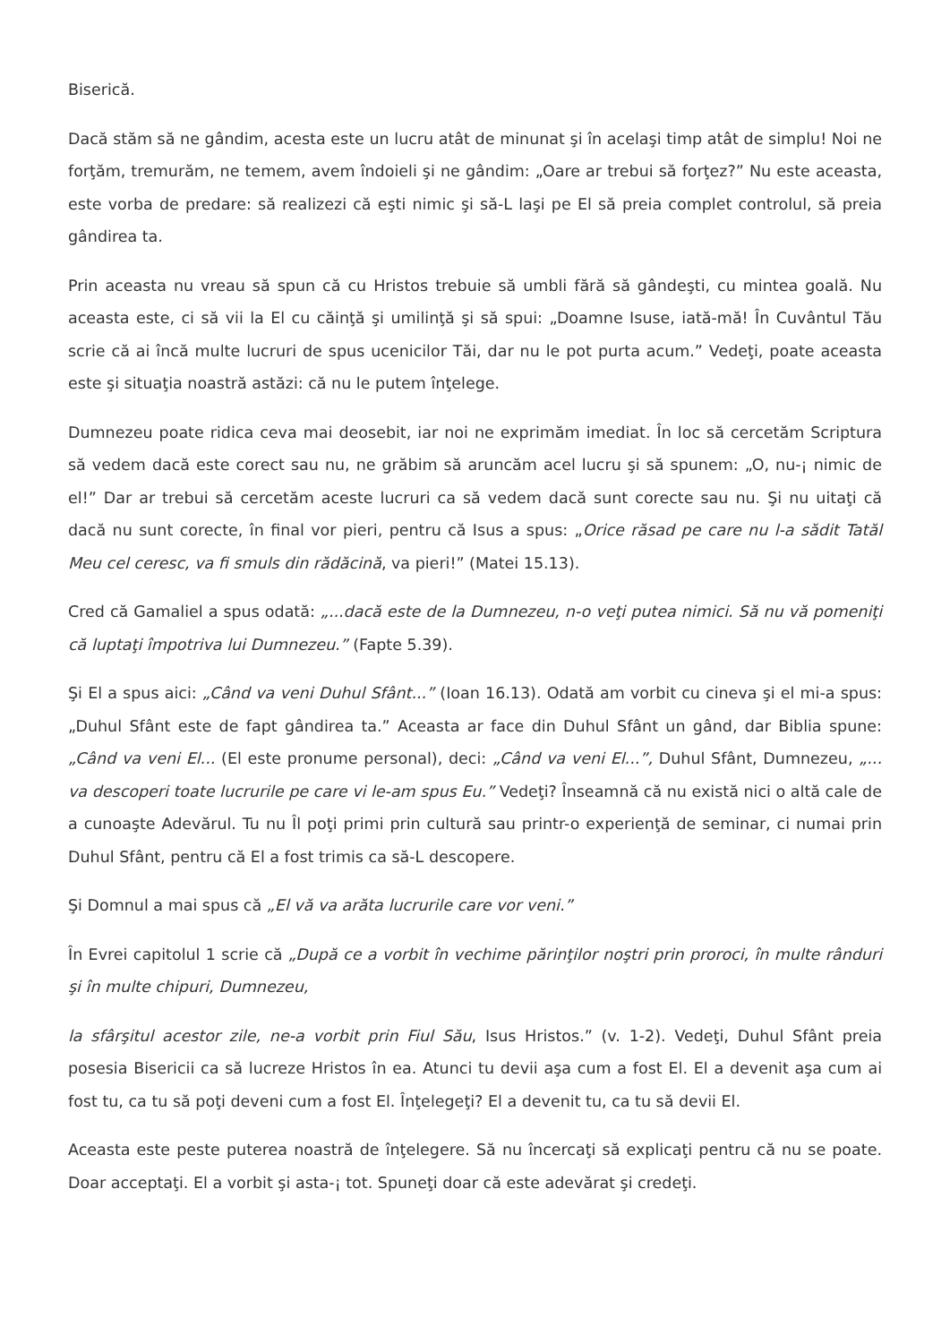Biserică.
Dacă stăm să ne gândim, acesta este un lucru atât de minunat şi în acelaşi timp atât de simplu! Noi ne forţăm, tremurăm, ne temem, avem îndoieli şi ne gândim: „Oare ar trebui să forţez?” Nu este aceasta, este vorba de predare: să realizezi că eşti nimic şi să-L laşi pe El să preia complet controlul, să preia gândirea ta.
Prin aceasta nu vreau să spun că cu Hristos trebuie să umbli fără să gândeşti, cu mintea goală. Nu aceasta este, ci să vii la El cu căinţă şi umilinţă şi să spui: „Doamne Isuse, iată-mă! În Cuvântul Tău scrie că ai încă multe lucruri de spus ucenicilor Tăi, dar nu le pot purta acum.” Vedeţi, poate aceasta este şi situaţia noastră astăzi: că nu le putem înţelege.
Dumnezeu poate ridica ceva mai deosebit, iar noi ne exprimăm imediat. În loc să cercetăm Scriptura să vedem dacă este corect sau nu, ne grăbim să aruncăm acel lucru şi să spunem: „O, nu-¡ nimic de el!” Dar ar trebui să cercetăm aceste lucruri ca să vedem dacă sunt corecte sau nu. Şi nu uitaţi că dacă nu sunt corecte, în final vor pieri, pentru că Isus a spus: „Orice răsad pe care nu l-a sădit Tatăl Meu cel ceresc, va fi smuls din rădăcină, va pieri!” (Matei 15.13).
Cred că Gamaliel a spus odată: „...dacă este de la Dumnezeu, n-o veţi putea nimici. Să nu vă pomeniţi că luptaţi împotriva lui Dumnezeu.” (Fapte 5.39).
Şi El a spus aici: „Când va veni Duhul Sfânt...” (Ioan 16.13). Odată am vorbit cu cineva şi el mi-a spus: „Duhul Sfânt este de fapt gândirea ta.” Aceasta ar face din Duhul Sfânt un gând, dar Biblia spune: „Când va veni El... (El este pronume personal), deci: „Când va veni El...”, Duhul Sfânt, Dumnezeu, „... va descoperi toate lucrurile pe care vi le-am spus Eu.” Vedeţi? Înseamnă că nu există nici o altă cale de a cunoaşte Adevărul. Tu nu Îl poţi primi prin cultură sau printr-o experienţă de seminar, ci numai prin Duhul Sfânt, pentru că El a fost trimis ca să-L descopere.
Şi Domnul a mai spus că „El vă va arăta lucrurile care vor veni.”
În Evrei capitolul 1 scrie că „După ce a vorbit în vechime părinţilor noştri prin proroci, în multe rânduri şi în multe chipuri, Dumnezeu,
la sfârşitul acestor zile, ne-a vorbit prin Fiul Său, Isus Hristos.” (v. 1-2). Vedeţi, Duhul Sfânt preia posesia Bisericii ca să lucreze Hristos în ea. Atunci tu devii aşa cum a fost El. El a devenit aşa cum ai fost tu, ca tu să poţi deveni cum a fost El. Înţelegeţi? El a devenit tu, ca tu să devii El.
Aceasta este peste puterea noastră de înţelegere. Să nu încercaţi să explicaţi pentru că nu se poate. Doar acceptaţi. El a vorbit şi asta-¡ tot. Spuneţi doar că este adevărat şi credeţi.